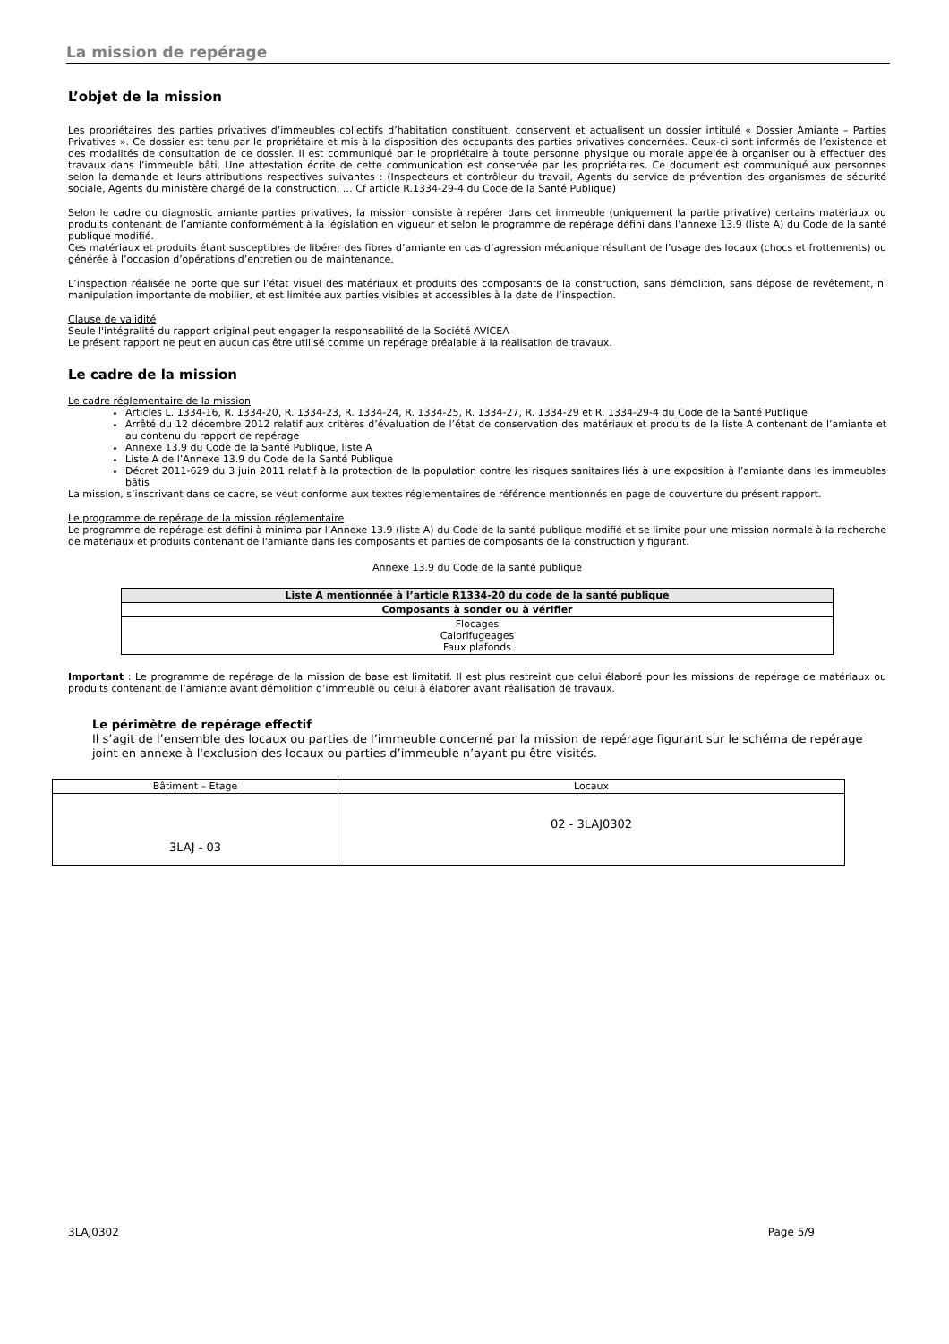La mission de repérage
L’objet de la mission
Les propriétaires des parties privatives d’immeubles collectifs d’habitation constituent, conservent et actualisent un dossier intitulé « Dossier Amiante – Parties Privatives ». Ce dossier est tenu par le propriétaire et mis à la disposition des occupants des parties privatives concernées. Ceux-ci sont informés de l’existence et des modalités de consultation de ce dossier. Il est communiqué par le propriétaire à toute personne physique ou morale appelée à organiser ou à effectuer des travaux dans l’immeuble bâti. Une attestation écrite de cette communication est conservée par les propriétaires. Ce document est communiqué aux personnes selon la demande et leurs attributions respectives suivantes : (Inspecteurs et contrôleur du travail, Agents du service de prévention des organismes de sécurité sociale, Agents du ministère chargé de la construction, … Cf article R.1334-29-4 du Code de la Santé Publique)
Selon le cadre du diagnostic amiante parties privatives, la mission consiste à repérer dans cet immeuble (uniquement la partie privative) certains matériaux ou produits contenant de l’amiante conformément à la législation en vigueur et selon le programme de repérage défini dans l’annexe 13.9 (liste A) du Code de la santé publique modifié.
Ces matériaux et produits étant susceptibles de libérer des fibres d’amiante en cas d’agression mécanique résultant de l’usage des locaux (chocs et frottements) ou générée à l’occasion d’opérations d’entretien ou de maintenance.
L’inspection réalisée ne porte que sur l’état visuel des matériaux et produits des composants de la construction, sans démolition, sans dépose de revêtement, ni manipulation importante de mobilier, et est limitée aux parties visibles et accessibles à la date de l’inspection.
Clause de validité
Seule l'intégralité du rapport original peut engager la responsabilité de la Société AVICEA
Le présent rapport ne peut en aucun cas être utilisé comme un repérage préalable à la réalisation de travaux.
Le cadre de la mission
Le cadre réglementaire de la mission
Articles L. 1334-16, R. 1334-20, R. 1334-23, R. 1334-24, R. 1334-25, R. 1334-27, R. 1334-29 et R. 1334-29-4 du Code de la Santé Publique
Arrêté du 12 décembre 2012 relatif aux critères d’évaluation de l’état de conservation des matériaux et produits de la liste A contenant de l’amiante et au contenu du rapport de repérage
Annexe 13.9 du Code de la Santé Publique, liste A
Liste A de l’Annexe 13.9 du Code de la Santé Publique
Décret 2011-629 du 3 juin 2011 relatif à la protection de la population contre les risques sanitaires liés à une exposition à l’amiante dans les immeubles bâtis
La mission, s’inscrivant dans ce cadre, se veut conforme aux textes réglementaires de référence mentionnés en page de couverture du présent rapport.
Le programme de repérage de la mission réglementaire
Le programme de repérage est défini à minima par l’Annexe 13.9 (liste A) du Code de la santé publique modifié et se limite pour une mission normale à la recherche de matériaux et produits contenant de l'amiante dans les composants et parties de composants de la construction y figurant.
Annexe 13.9 du Code de la santé publique
| Liste A mentionnée à l’article R1334-20 du code de la santé publique |
| Composants à sonder ou à vérifier |
| Flocages Calorifugeages Faux plafonds |
Important : Le programme de repérage de la mission de base est limitatif. Il est plus restreint que celui élaboré pour les missions de repérage de matériaux ou produits contenant de l’amiante avant démolition d’immeuble ou celui à élaborer avant réalisation de travaux.
Le périmètre de repérage effectif
Il s’agit de l’ensemble des locaux ou parties de l’immeuble concerné par la mission de repérage figurant sur le schéma de repérage joint en annexe à l'exclusion des locaux ou parties d’immeuble n’ayant pu être visités.
| Bâtiment – Etage | Locaux |
| 3LAJ - 03 | 02 - 3LAJ0302 |
3LAJ0302 Page 5/9